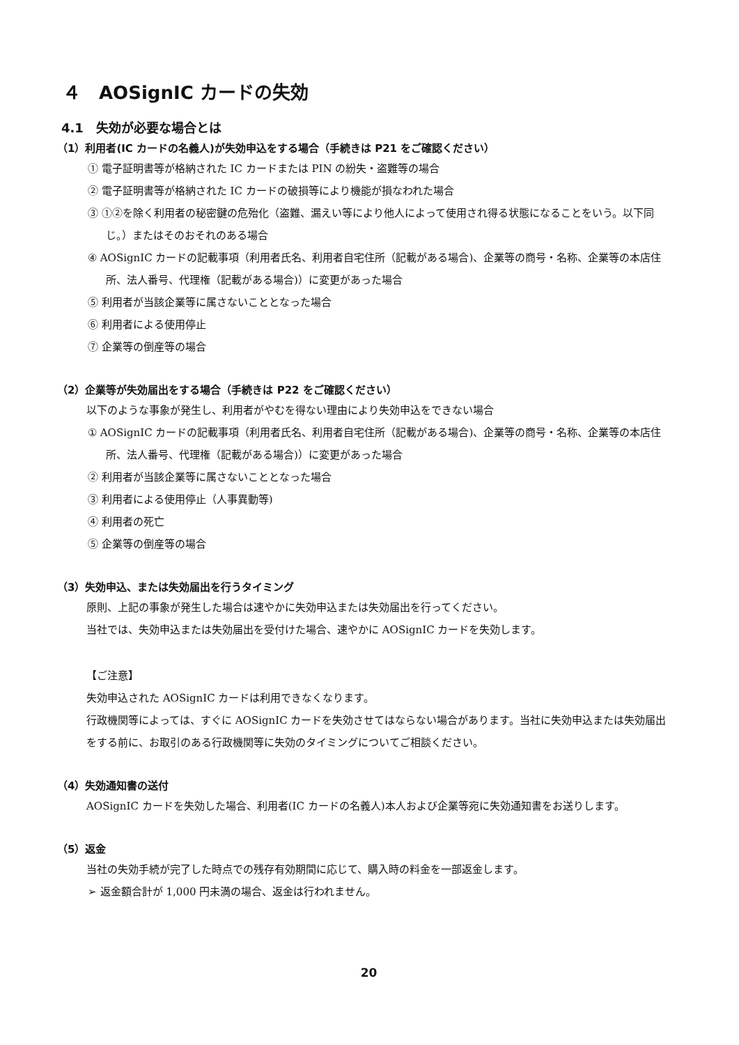４　AOSignIC カードの失効
4.1　失効が必要な場合とは
（1）利用者(IC カードの名義人)が失効申込をする場合（手続きは P21 をご確認ください）
① 電子証明書等が格納された IC カードまたは PIN の紛失・盗難等の場合
② 電子証明書等が格納された IC カードの破損等により機能が損なわれた場合
③ ①②を除く利用者の秘密鍵の危殆化（盗難、漏えい等により他人によって使用され得る状態になることをいう。以下同じ。）またはそのおそれのある場合
④ AOSignIC カードの記載事項（利用者氏名、利用者自宅住所（記載がある場合)、企業等の商号・名称、企業等の本店住所、法人番号、代理権（記載がある場合)）に変更があった場合
⑤ 利用者が当該企業等に属さないこととなった場合
⑥ 利用者による使用停止
⑦ 企業等の倒産等の場合
（2）企業等が失効届出をする場合（手続きは P22 をご確認ください）
以下のような事象が発生し、利用者がやむを得ない理由により失効申込をできない場合
① AOSignIC カードの記載事項（利用者氏名、利用者自宅住所（記載がある場合)、企業等の商号・名称、企業等の本店住所、法人番号、代理権（記載がある場合)）に変更があった場合
② 利用者が当該企業等に属さないこととなった場合
③ 利用者による使用停止（人事異動等)
④ 利用者の死亡
⑤ 企業等の倒産等の場合
（3）失効申込、または失効届出を行うタイミング
原則、上記の事象が発生した場合は速やかに失効申込または失効届出を行ってください。
当社では、失効申込または失効届出を受付けた場合、速やかに AOSignIC カードを失効します。
【ご注意】
失効申込された AOSignIC カードは利用できなくなります。
行政機関等によっては、すぐに AOSignIC カードを失効させてはならない場合があります。当社に失効申込または失効届出をする前に、お取引のある行政機関等に失効のタイミングについてご相談ください。
（4）失効通知書の送付
AOSignIC カードを失効した場合、利用者(IC カードの名義人)本人および企業等宛に失効通知書をお送りします。
（5）返金
当社の失効手続が完了した時点での残存有効期間に応じて、購入時の料金を一部返金します。
➢ 返金額合計が 1,000 円未満の場合、返金は行われません。
20